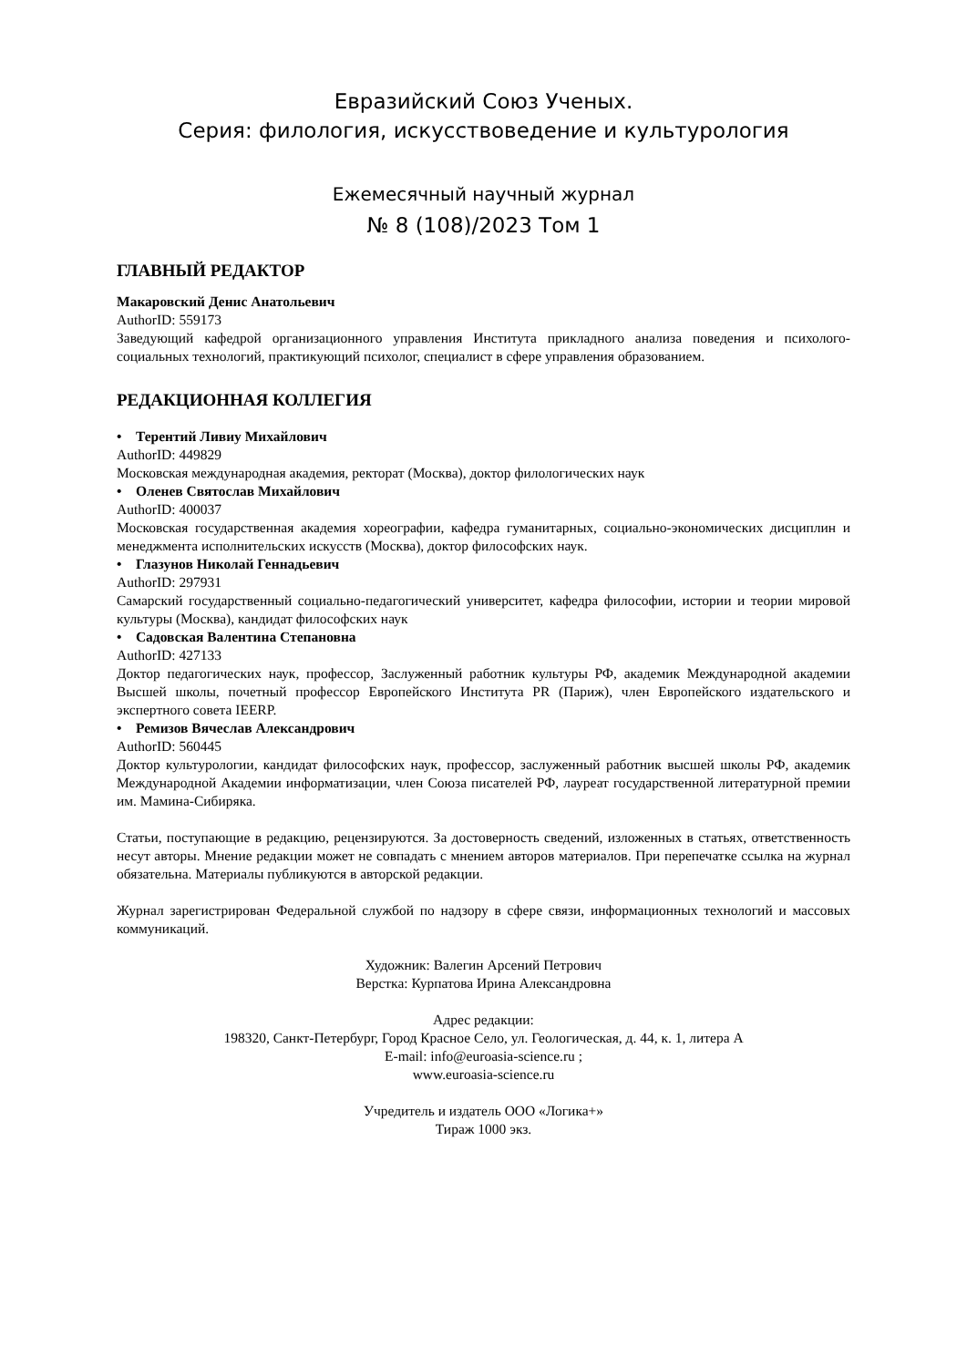Евразийский Союз Ученых.
Серия: филология, искусствоведение и культурология
Ежемесячный научный журнал
№ 8 (108)/2023 Том 1
ГЛАВНЫЙ РЕДАКТОР
Макаровский Денис Анатольевич
AuthorID: 559173
Заведующий кафедрой организационного управления Института прикладного анализа поведения и психолого-социальных технологий, практикующий психолог, специалист в сфере управления образованием.
РЕДАКЦИОННАЯ КОЛЛЕГИЯ
• Терентий Ливиу Михайлович
AuthorID: 449829
Московская международная академия, ректорат (Москва), доктор филологических наук
• Оленев Святослав Михайлович
AuthorID: 400037
Московская государственная академия хореографии, кафедра гуманитарных, социально-экономических дисциплин и менеджмента исполнительских искусств (Москва), доктор философских наук.
• Глазунов Николай Геннадьевич
AuthorID: 297931
Самарский государственный социально-педагогический университет, кафедра философии, истории и теории мировой культуры (Москва), кандидат философских наук
• Садовская Валентина Степановна
AuthorID: 427133
Доктор педагогических наук, профессор, Заслуженный работник культуры РФ, академик Международной академии Высшей школы, почетный профессор Европейского Института PR (Париж), член Европейского издательского и экспертного совета IEERP.
• Ремизов Вячеслав Александрович
AuthorID: 560445
Доктор культурологии, кандидат философских наук, профессор, заслуженный работник высшей школы РФ, академик Международной Академии информатизации, член Союза писателей РФ, лауреат государственной литературной премии им. Мамина-Сибиряка.
Статьи, поступающие в редакцию, рецензируются. За достоверность сведений, изложенных в статьях, ответственность несут авторы. Мнение редакции может не совпадать с мнением авторов материалов. При перепечатке ссылка на журнал обязательна. Материалы публикуются в авторской редакции.
Журнал зарегистрирован Федеральной службой по надзору в сфере связи, информационных технологий и массовых коммуникаций.
Художник: Валегин Арсений Петрович
Верстка: Курпатова Ирина Александровна
Адрес редакции:
198320, Санкт-Петербург, Город Красное Село, ул. Геологическая, д. 44, к. 1, литера А
E-mail: info@euroasia-science.ru ;
www.euroasia-science.ru
Учредитель и издатель ООО «Логика+»
Тираж 1000 экз.